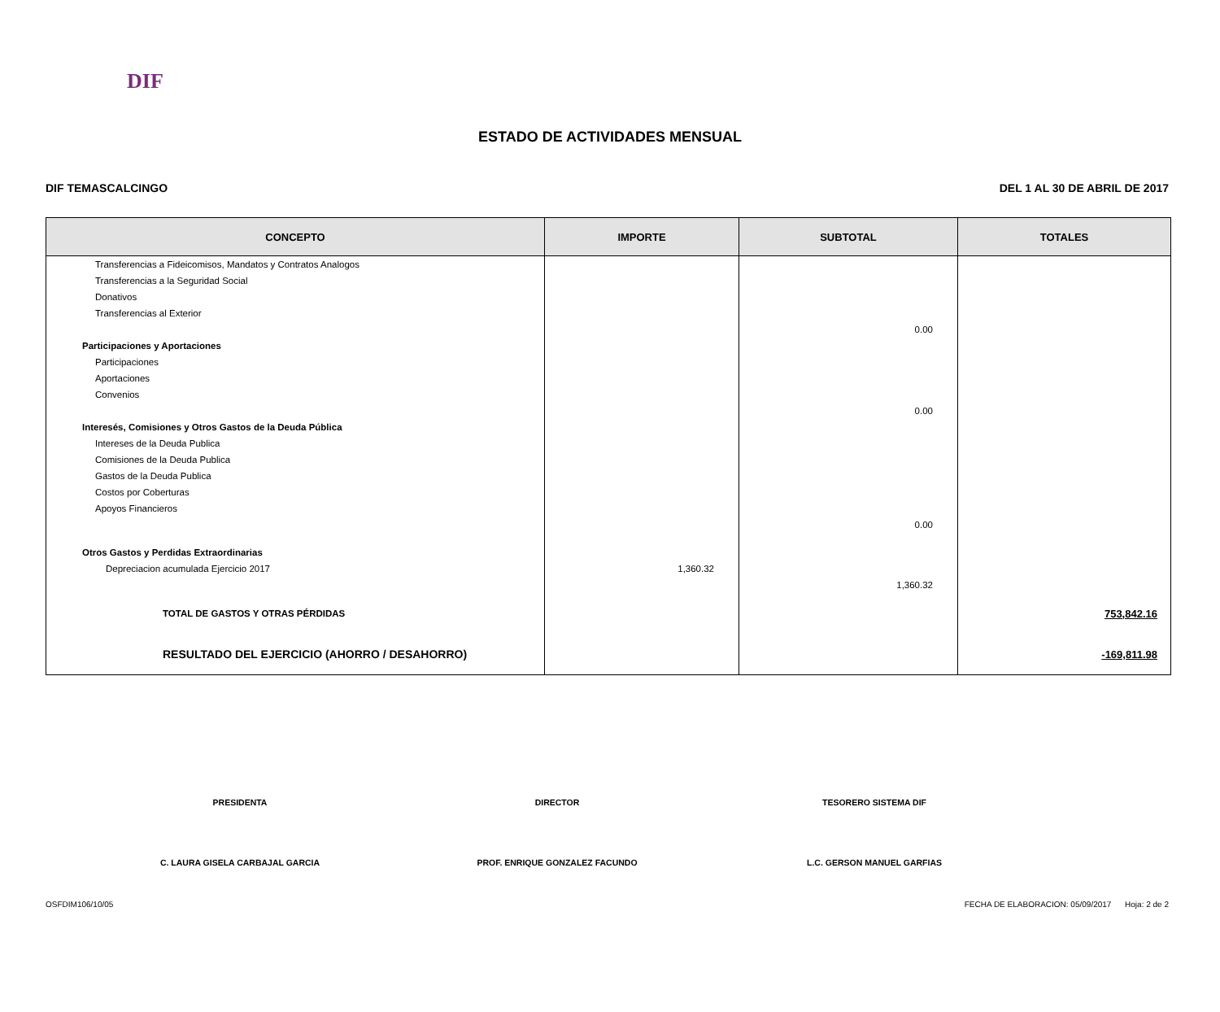DIF
ESTADO DE ACTIVIDADES MENSUAL
DIF TEMASCALCINGO DEL 1 AL 30 DE ABRIL DE 2017
| CONCEPTO | IMPORTE | SUBTOTAL | TOTALES |
| --- | --- | --- | --- |
| Transferencias a Fideicomisos, Mandatos y Contratos Analogos | | | |
| Transferencias a la Seguridad Social | | | |
| Donativos | | | |
| Transferencias al Exterior | | | |
| | | 0.00 | |
| Participaciones y Aportaciones | | | |
| Participaciones | | | |
| Aportaciones | | | |
| Convenios | | | |
| | | 0.00 | |
| Interesés, Comisiones y Otros Gastos de la Deuda Pública | | | |
| Intereses de la Deuda Publica | | | |
| Comisiones de la Deuda Publica | | | |
| Gastos de la Deuda Publica | | | |
| Costos por Coberturas | | | |
| Apoyos Financieros | | | |
| | | 0.00 | |
| Otros Gastos y Perdidas Extraordinarias | | | |
| Depreciacion acumulada Ejercicio 2017 | 1,360.32 | | |
| | | 1,360.32 | |
| TOTAL DE GASTOS Y OTRAS PÉRDIDAS | | | 753,842.16 |
| RESULTADO DEL EJERCICIO (AHORRO / DESAHORRO) | | | -169,811.98 |
PRESIDENTA DIRECTOR TESORERO SISTEMA DIF
C. LAURA GISELA CARBAJAL GARCIA PROF. ENRIQUE GONZALEZ FACUNDO L.C. GERSON MANUEL GARFIAS
OSFDIM106/10/05 FECHA DE ELABORACION: 05/09/2017 Hoja: 2 de 2